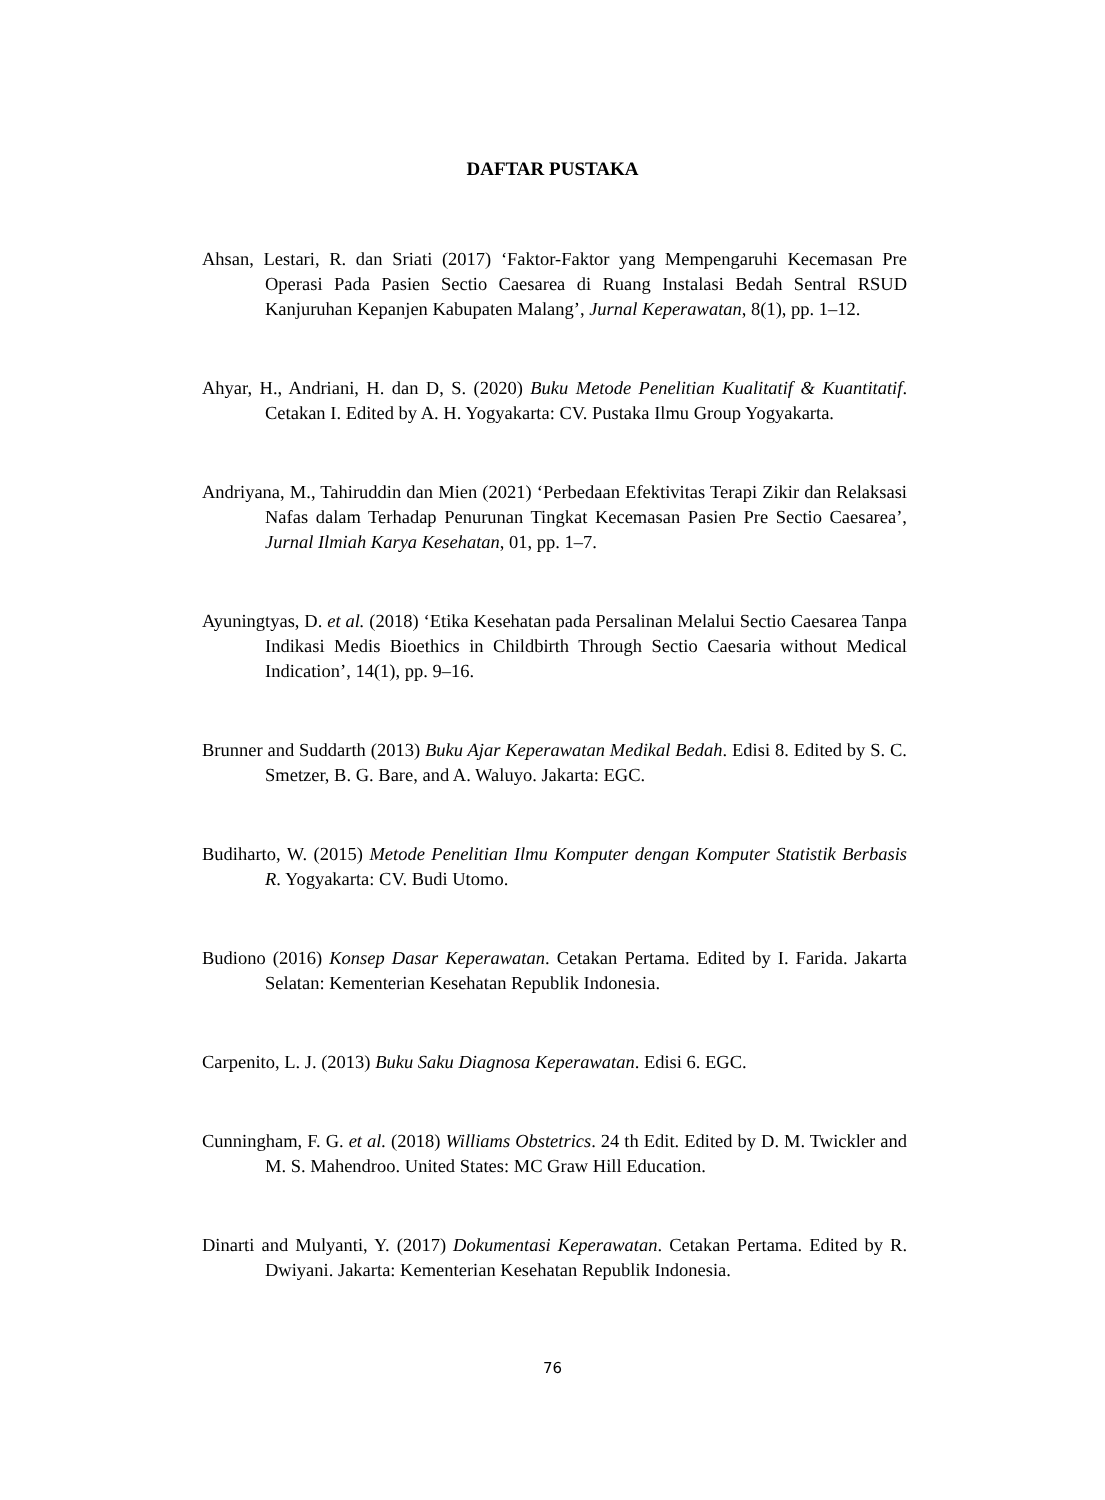DAFTAR PUSTAKA
Ahsan, Lestari, R. dan Sriati (2017) ‘Faktor-Faktor yang Mempengaruhi Kecemasan Pre Operasi Pada Pasien Sectio Caesarea di Ruang Instalasi Bedah Sentral RSUD Kanjuruhan Kepanjen Kabupaten Malang’, Jurnal Keperawatan, 8(1), pp. 1–12.
Ahyar, H., Andriani, H. dan D, S. (2020) Buku Metode Penelitian Kualitatif & Kuantitatif. Cetakan I. Edited by A. H. Yogyakarta: CV. Pustaka Ilmu Group Yogyakarta.
Andriyana, M., Tahiruddin dan Mien (2021) ‘Perbedaan Efektivitas Terapi Zikir dan Relaksasi Nafas dalam Terhadap Penurunan Tingkat Kecemasan Pasien Pre Sectio Caesarea’, Jurnal Ilmiah Karya Kesehatan, 01, pp. 1–7.
Ayuningtyas, D. et al. (2018) ‘Etika Kesehatan pada Persalinan Melalui Sectio Caesarea Tanpa Indikasi Medis Bioethics in Childbirth Through Sectio Caesaria without Medical Indication’, 14(1), pp. 9–16.
Brunner and Suddarth (2013) Buku Ajar Keperawatan Medikal Bedah. Edisi 8. Edited by S. C. Smetzer, B. G. Bare, and A. Waluyo. Jakarta: EGC.
Budiharto, W. (2015) Metode Penelitian Ilmu Komputer dengan Komputer Statistik Berbasis R. Yogyakarta: CV. Budi Utomo.
Budiono (2016) Konsep Dasar Keperawatan. Cetakan Pertama. Edited by I. Farida. Jakarta Selatan: Kementerian Kesehatan Republik Indonesia.
Carpenito, L. J. (2013) Buku Saku Diagnosa Keperawatan. Edisi 6. EGC.
Cunningham, F. G. et al. (2018) Williams Obstetrics. 24 th Edit. Edited by D. M. Twickler and M. S. Mahendroo. United States: MC Graw Hill Education.
Dinarti and Mulyanti, Y. (2017) Dokumentasi Keperawatan. Cetakan Pertama. Edited by R. Dwiyani. Jakarta: Kementerian Kesehatan Republik Indonesia.
76